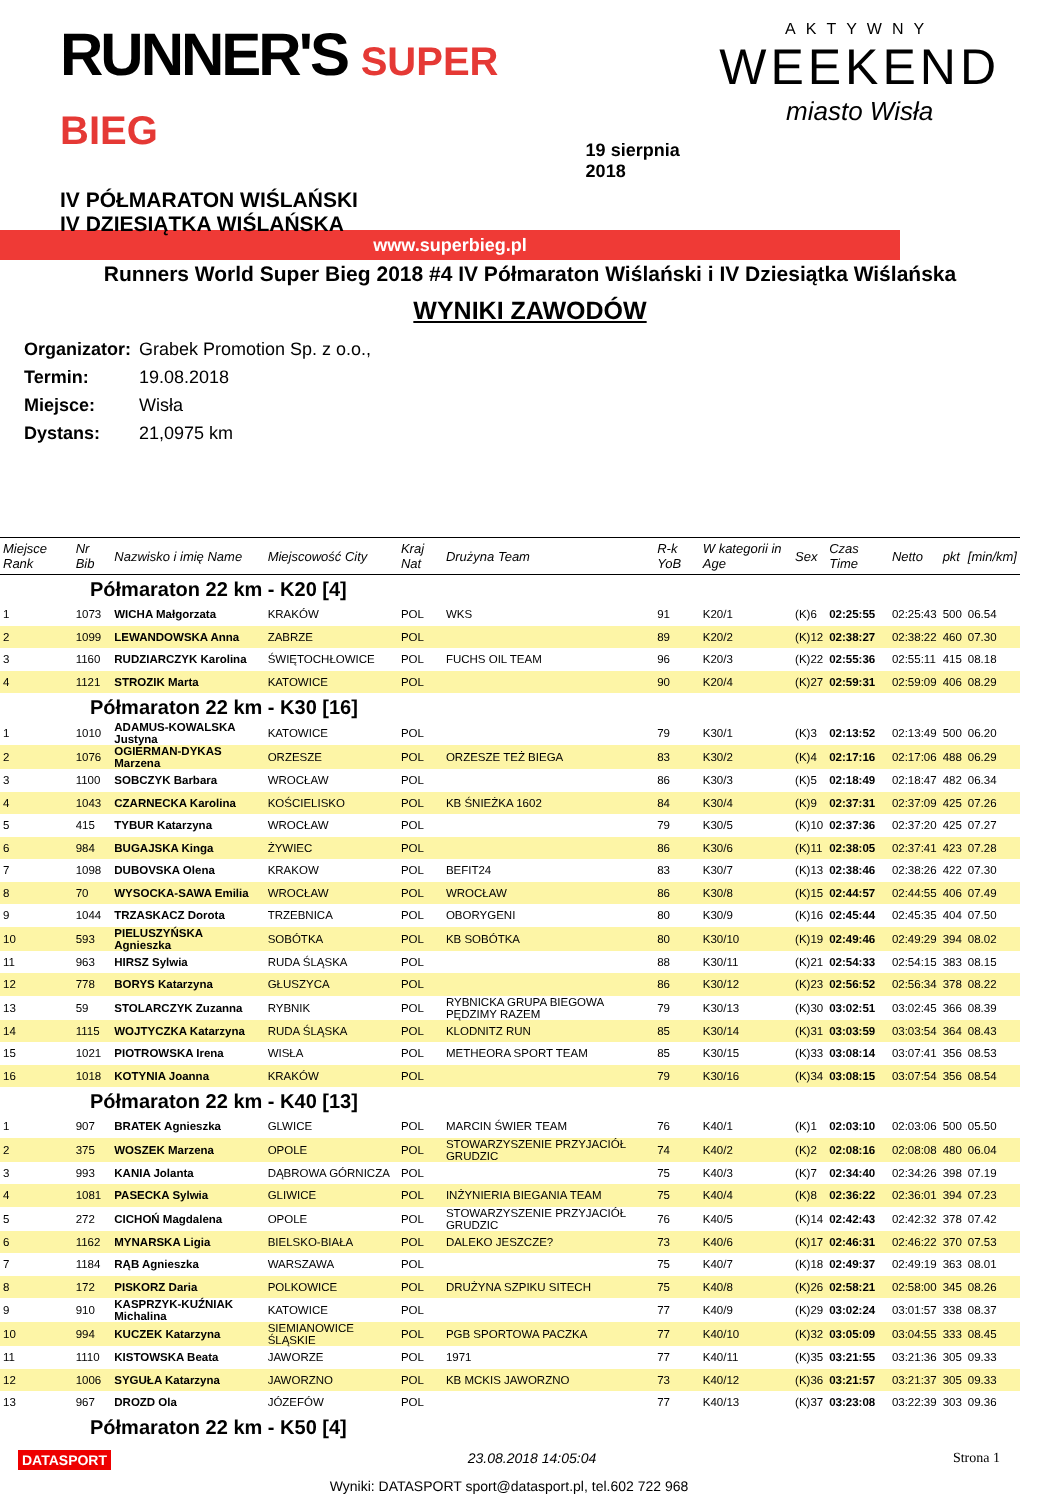RUNNER'S SUPER BIEG
IV PÓŁMARATON WIŚLAŃSKI
IV DZIESIĄTKA WIŚLAŃSKA
19 sierpnia 2018
AKTYWNY
WEEKEND
miasto Wisła
www.superbieg.pl
Runners World Super Bieg 2018 #4 IV Półmaraton Wiślański i IV Dziesiątka Wiślańska
WYNIKI ZAWODÓW
Organizator: Grabek Promotion Sp. z o.o.,
Termin: 19.08.2018
Miejsce: Wisła
Dystans: 21,0975 km
| Miejsce Rank | Nr Bib | Nazwisko i imię Name | Miejscowość City | Kraj Nat | Drużyna Team | R-k YoB | W kategorii in Age | Sex | Czas Time | Netto | pkt | [min/km] |
| --- | --- | --- | --- | --- | --- | --- | --- | --- | --- | --- | --- | --- |
| Półmaraton 22 km - K20 [4] | | | | | | | | | | | | |
| 1 | 1073 | WICHA Małgorzata | KRAKÓW | POL | WKS | 91 | K20/1 | (K)6 | 02:25:55 | 02:25:43 | 500 | 06.54 |
| 2 | 1099 | LEWANDOWSKA Anna | ZABRZE | POL | | 89 | K20/2 | (K)12 | 02:38:27 | 02:38:22 | 460 | 07.30 |
| 3 | 1160 | RUDZIARCZYK Karolina | ŚWIĘTOCHŁOWICE | POL | FUCHS OIL TEAM | 96 | K20/3 | (K)22 | 02:55:36 | 02:55:11 | 415 | 08.18 |
| 4 | 1121 | STROZIK Marta | KATOWICE | POL | | 90 | K20/4 | (K)27 | 02:59:31 | 02:59:09 | 406 | 08.29 |
| Półmaraton 22 km - K30 [16] | | | | | | | | | | | | |
| 1 | 1010 | ADAMUS-KOWALSKA Justyna | KATOWICE | POL | | 79 | K30/1 | (K)3 | 02:13:52 | 02:13:49 | 500 | 06.20 |
| 2 | 1076 | OGIERMAN-DYKAS Marzena | ORZESZE | POL | ORZESZE TEŻ BIEGA | 83 | K30/2 | (K)4 | 02:17:16 | 02:17:06 | 488 | 06.29 |
| 3 | 1100 | SOBCZYK Barbara | WROCŁAW | POL | | 86 | K30/3 | (K)5 | 02:18:49 | 02:18:47 | 482 | 06.34 |
| 4 | 1043 | CZARNECKA Karolina | KOŚCIELISKO | POL | KB ŚNIEŻKA 1602 | 84 | K30/4 | (K)9 | 02:37:31 | 02:37:09 | 425 | 07.26 |
| 5 | 415 | TYBUR Katarzyna | WROCŁAW | POL | | 79 | K30/5 | (K)10 | 02:37:36 | 02:37:20 | 425 | 07.27 |
| 6 | 984 | BUGAJSKA Kinga | ŻYWIEC | POL | | 86 | K30/6 | (K)11 | 02:38:05 | 02:37:41 | 423 | 07.28 |
| 7 | 1098 | DUBOVSKA Olena | KRAKOW | POL | BEFIT24 | 83 | K30/7 | (K)13 | 02:38:46 | 02:38:26 | 422 | 07.30 |
| 8 | 70 | WYSOCKA-SAWA Emilia | WROCŁAW | POL | WROCŁAW | 86 | K30/8 | (K)15 | 02:44:57 | 02:44:55 | 406 | 07.49 |
| 9 | 1044 | TRZASKACZ Dorota | TRZEBNICA | POL | OBORYGENI | 80 | K30/9 | (K)16 | 02:45:44 | 02:45:35 | 404 | 07.50 |
| 10 | 593 | PIELUSZYŃSKA Agnieszka | SOBÓTKA | POL | KB SOBÓTKA | 80 | K30/10 | (K)19 | 02:49:46 | 02:49:29 | 394 | 08.02 |
| 11 | 963 | HIRSZ Sylwia | RUDA ŚLĄSKA | POL | | 88 | K30/11 | (K)21 | 02:54:33 | 02:54:15 | 383 | 08.15 |
| 12 | 778 | BORYS Katarzyna | GŁUSZYCA | POL | | 86 | K30/12 | (K)23 | 02:56:52 | 02:56:34 | 378 | 08.22 |
| 13 | 59 | STOLARCZYK Zuzanna | RYBNIK | POL | RYBNICKA GRUPA BIEGOWA PĘDZIMY RAZEM | 79 | K30/13 | (K)30 | 03:02:51 | 03:02:45 | 366 | 08.39 |
| 14 | 1115 | WOJTYCZKA Katarzyna | RUDA ŚLĄSKA | POL | KLODNITZ RUN | 85 | K30/14 | (K)31 | 03:03:59 | 03:03:54 | 364 | 08.43 |
| 15 | 1021 | PIOTROWSKA Irena | WISŁA | POL | METHEORA SPORT TEAM | 85 | K30/15 | (K)33 | 03:08:14 | 03:07:41 | 356 | 08.53 |
| 16 | 1018 | KOTYNIA Joanna | KRAKÓW | POL | | 79 | K30/16 | (K)34 | 03:08:15 | 03:07:54 | 356 | 08.54 |
| Półmaraton 22 km - K40 [13] | | | | | | | | | | | | |
| 1 | 907 | BRATEK Agnieszka | GLWICE | POL | MARCIN ŚWIER TEAM | 76 | K40/1 | (K)1 | 02:03:10 | 02:03:06 | 500 | 05.50 |
| 2 | 375 | WOSZEK Marzena | OPOLE | POL | STOWARZYSZENIE PRZYJACIÓŁ GRUDZIC | 74 | K40/2 | (K)2 | 02:08:16 | 02:08:08 | 480 | 06.04 |
| 3 | 993 | KANIA Jolanta | DĄBROWA GÓRNICZA | POL | | 75 | K40/3 | (K)7 | 02:34:40 | 02:34:26 | 398 | 07.19 |
| 4 | 1081 | PASECKA Sylwia | GLIWICE | POL | INŻYNIERIA BIEGANIA TEAM | 75 | K40/4 | (K)8 | 02:36:22 | 02:36:01 | 394 | 07.23 |
| 5 | 272 | CICHOŃ Magdalena | OPOLE | POL | STOWARZYSZENIE PRZYJACIÓŁ GRUDZIC | 76 | K40/5 | (K)14 | 02:42:43 | 02:42:32 | 378 | 07.42 |
| 6 | 1162 | MYNARSKA Ligia | BIELSKO-BIAŁA | POL | DALEKO JESZCZE? | 73 | K40/6 | (K)17 | 02:46:31 | 02:46:22 | 370 | 07.53 |
| 7 | 1184 | RĄB Agnieszka | WARSZAWA | POL | | 75 | K40/7 | (K)18 | 02:49:37 | 02:49:19 | 363 | 08.01 |
| 8 | 172 | PISKORZ Daria | POLKOWICE | POL | DRUŻYNA SZPIKU SITECH | 75 | K40/8 | (K)26 | 02:58:21 | 02:58:00 | 345 | 08.26 |
| 9 | 910 | KASPRZYK-KUŹNIAK Michalina | KATOWICE | POL | | 77 | K40/9 | (K)29 | 03:02:24 | 03:01:57 | 338 | 08.37 |
| 10 | 994 | KUCZEK Katarzyna | SIEMIANOWICE ŚLĄSKIE | POL | PGB SPORTOWA PACZKA | 77 | K40/10 | (K)32 | 03:05:09 | 03:04:55 | 333 | 08.45 |
| 11 | 1110 | KISTOWSKA Beata | JAWORZE | POL | 1971 | 77 | K40/11 | (K)35 | 03:21:55 | 03:21:36 | 305 | 09.33 |
| 12 | 1006 | SYGUŁA Katarzyna | JAWORZNO | POL | KB MCKIS JAWORZNO | 73 | K40/12 | (K)36 | 03:21:57 | 03:21:37 | 305 | 09.33 |
| 13 | 967 | DROZD Ola | JÓZEFÓW | POL | | 77 | K40/13 | (K)37 | 03:23:08 | 03:22:39 | 303 | 09.36 |
| Półmaraton 22 km - K50 [4] | | | | | | | | | | | | |
DATASPORT 23.08.2018 14:05:04 Strona 1
Wyniki: DATASPORT sport@datasport.pl, tel.602 722 968